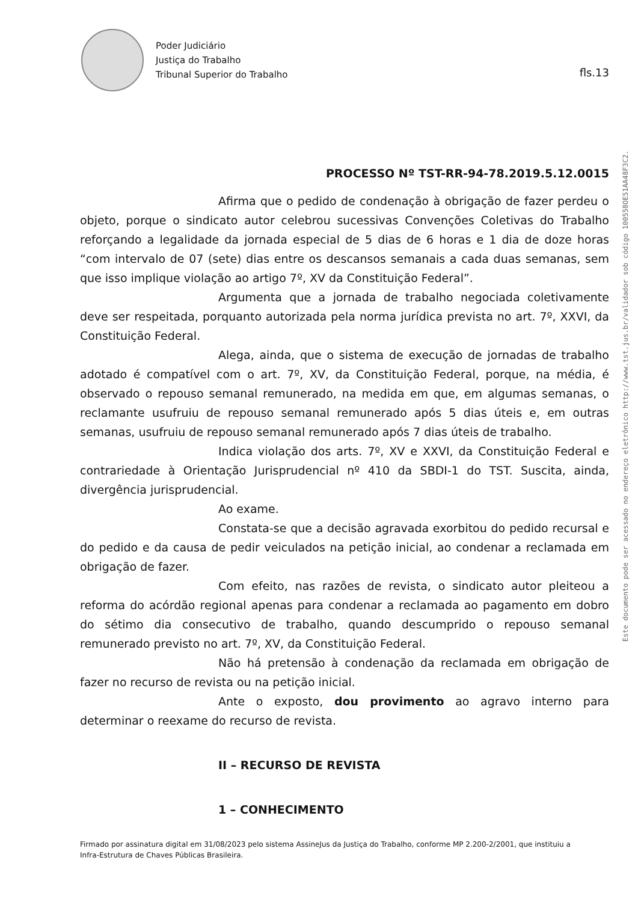Poder Judiciário
Justiça do Trabalho
Tribunal Superior do Trabalho
fls.13
PROCESSO Nº TST-RR-94-78.2019.5.12.0015
Afirma que o pedido de condenação à obrigação de fazer perdeu o objeto, porque o sindicato autor celebrou sucessivas Convenções Coletivas do Trabalho reforçando a legalidade da jornada especial de 5 dias de 6 horas e 1 dia de doze horas “com intervalo de 07 (sete) dias entre os descansos semanais a cada duas semanas, sem que isso implique violação ao artigo 7º, XV da Constituição Federal”.
Argumenta que a jornada de trabalho negociada coletivamente deve ser respeitada, porquanto autorizada pela norma jurídica prevista no art. 7º, XXVI, da Constituição Federal.
Alega, ainda, que o sistema de execução de jornadas de trabalho adotado é compatível com o art. 7º, XV, da Constituição Federal, porque, na média, é observado o repouso semanal remunerado, na medida em que, em algumas semanas, o reclamante usufruiu de repouso semanal remunerado após 5 dias úteis e, em outras semanas, usufruiu de repouso semanal remunerado após 7 dias úteis de trabalho.
Indica violação dos arts. 7º, XV e XXVI, da Constituição Federal e contrariedade à Orientação Jurisprudencial nº 410 da SBDI-1 do TST. Suscita, ainda, divergência jurisprudencial.
Ao exame.
Constata-se que a decisão agravada exorbitou do pedido recursal e do pedido e da causa de pedir veiculados na petição inicial, ao condenar a reclamada em obrigação de fazer.
Com efeito, nas razões de revista, o sindicato autor pleiteou a reforma do acórdão regional apenas para condenar a reclamada ao pagamento em dobro do sétimo dia consecutivo de trabalho, quando descumprido o repouso semanal remunerado previsto no art. 7º, XV, da Constituição Federal.
Não há pretensão à condenação da reclamada em obrigação de fazer no recurso de revista ou na petição inicial.
Ante o exposto, dou provimento ao agravo interno para determinar o reexame do recurso de revista.
II – RECURSO DE REVISTA
1 – CONHECIMENTO
Este documento pode ser acessado no endereço eletrônico http://www.tst.jus.br/validador sob código 100558OE51AA48F3C2.
Firmado por assinatura digital em 31/08/2023 pelo sistema AssineJus da Justiça do Trabalho, conforme MP 2.200-2/2001, que instituiu a Infra-Estrutura de Chaves Públicas Brasileira.